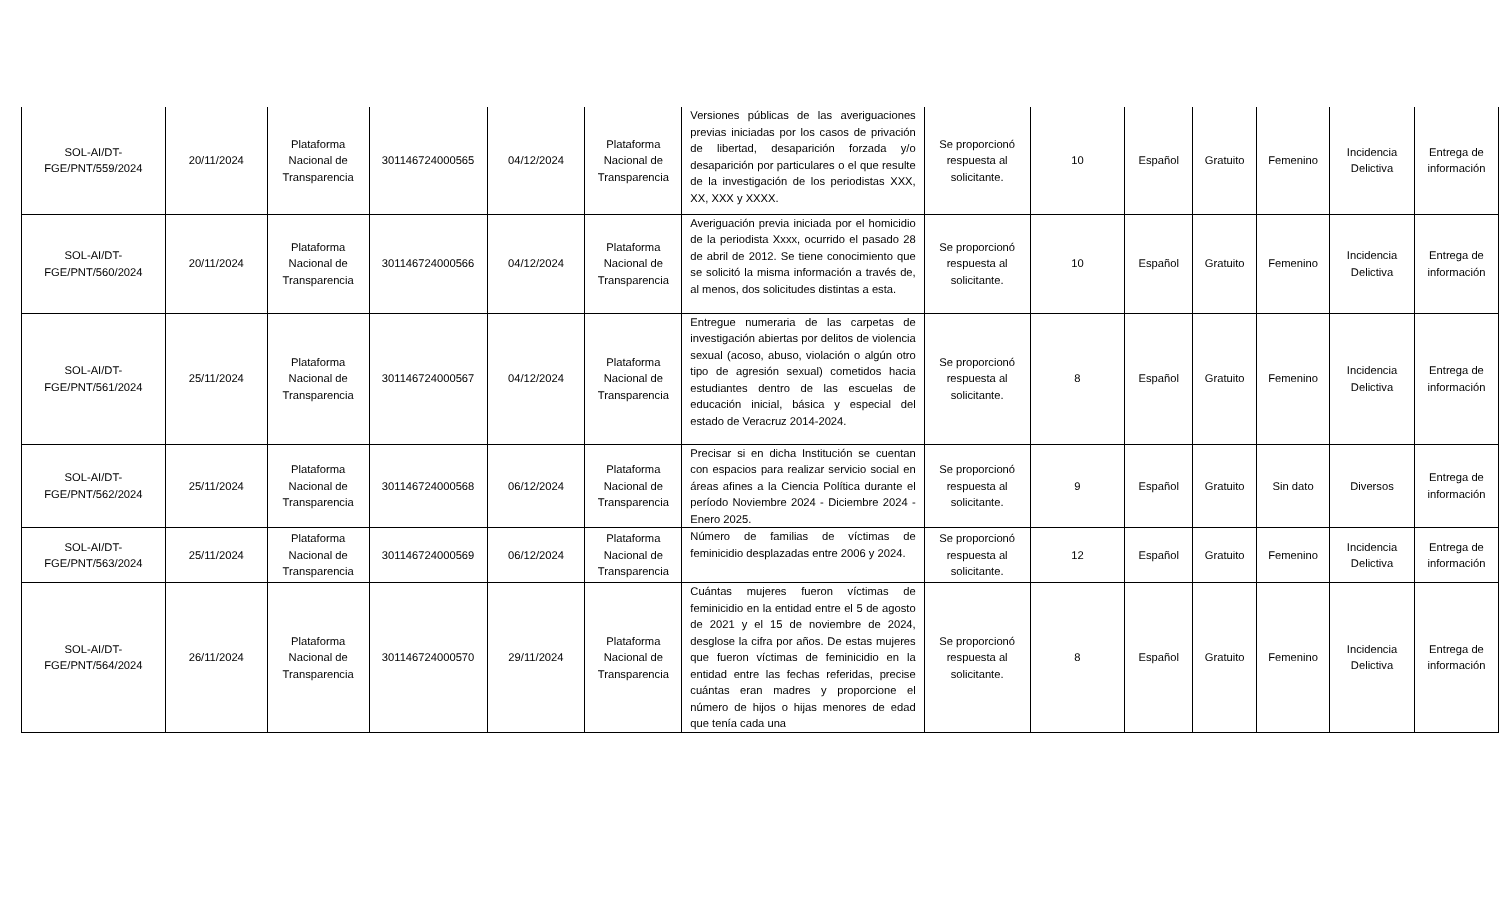| SOL-AI/DT-FGE/PNT/559/2024 | 20/11/2024 | Plataforma Nacional de Transparencia | 301146724000565 | 04/12/2024 | Plataforma Nacional de Transparencia | Versiones públicas de las averiguaciones previas iniciadas por los casos de privación de libertad, desaparición forzada y/o desaparición por particulares o el que resulte de la investigación de los periodistas XXX, XX, XXX y XXXX. | Se proporcionó respuesta al solicitante. | 10 | Español | Gratuito | Femenino | Incidencia Delictiva | Entrega de información |
| SOL-AI/DT-FGE/PNT/560/2024 | 20/11/2024 | Plataforma Nacional de Transparencia | 301146724000566 | 04/12/2024 | Plataforma Nacional de Transparencia | Averiguación previa iniciada por el homicidio de la periodista Xxxx, ocurrido el pasado 28 de abril de 2012. Se tiene conocimiento que se solicitó la misma información a través de, al menos, dos solicitudes distintas a esta. | Se proporcionó respuesta al solicitante. | 10 | Español | Gratuito | Femenino | Incidencia Delictiva | Entrega de información |
| SOL-AI/DT-FGE/PNT/561/2024 | 25/11/2024 | Plataforma Nacional de Transparencia | 301146724000567 | 04/12/2024 | Plataforma Nacional de Transparencia | Entregue numeraria de las carpetas de investigación abiertas por delitos de violencia sexual (acoso, abuso, violación o algún otro tipo de agresión sexual) cometidos hacia estudiantes dentro de las escuelas de educación inicial, básica y especial del estado de Veracruz 2014-2024. | Se proporcionó respuesta al solicitante. | 8 | Español | Gratuito | Femenino | Incidencia Delictiva | Entrega de información |
| SOL-AI/DT-FGE/PNT/562/2024 | 25/11/2024 | Plataforma Nacional de Transparencia | 301146724000568 | 06/12/2024 | Plataforma Nacional de Transparencia | Precisar si en dicha Institución se cuentan con espacios para realizar servicio social en áreas afines a la Ciencia Política durante el período Noviembre 2024 - Diciembre 2024 - Enero 2025. | Se proporcionó respuesta al solicitante. | 9 | Español | Gratuito | Sin dato | Diversos | Entrega de información |
| SOL-AI/DT-FGE/PNT/563/2024 | 25/11/2024 | Plataforma Nacional de Transparencia | 301146724000569 | 06/12/2024 | Plataforma Nacional de Transparencia | Número de familias de víctimas de feminicidio desplazadas entre 2006 y 2024. | Se proporcionó respuesta al solicitante. | 12 | Español | Gratuito | Femenino | Incidencia Delictiva | Entrega de información |
| SOL-AI/DT-FGE/PNT/564/2024 | 26/11/2024 | Plataforma Nacional de Transparencia | 301146724000570 | 29/11/2024 | Plataforma Nacional de Transparencia | Cuántas mujeres fueron víctimas de feminicidio en la entidad entre el 5 de agosto de 2021 y el 15 de noviembre de 2024, desglose la cifra por años. De estas mujeres que fueron víctimas de feminicidio en la entidad entre las fechas referidas, precise cuántas eran madres y proporcione el número de hijos o hijas menores de edad que tenía cada una | Se proporcionó respuesta al solicitante. | 8 | Español | Gratuito | Femenino | Incidencia Delictiva | Entrega de información |